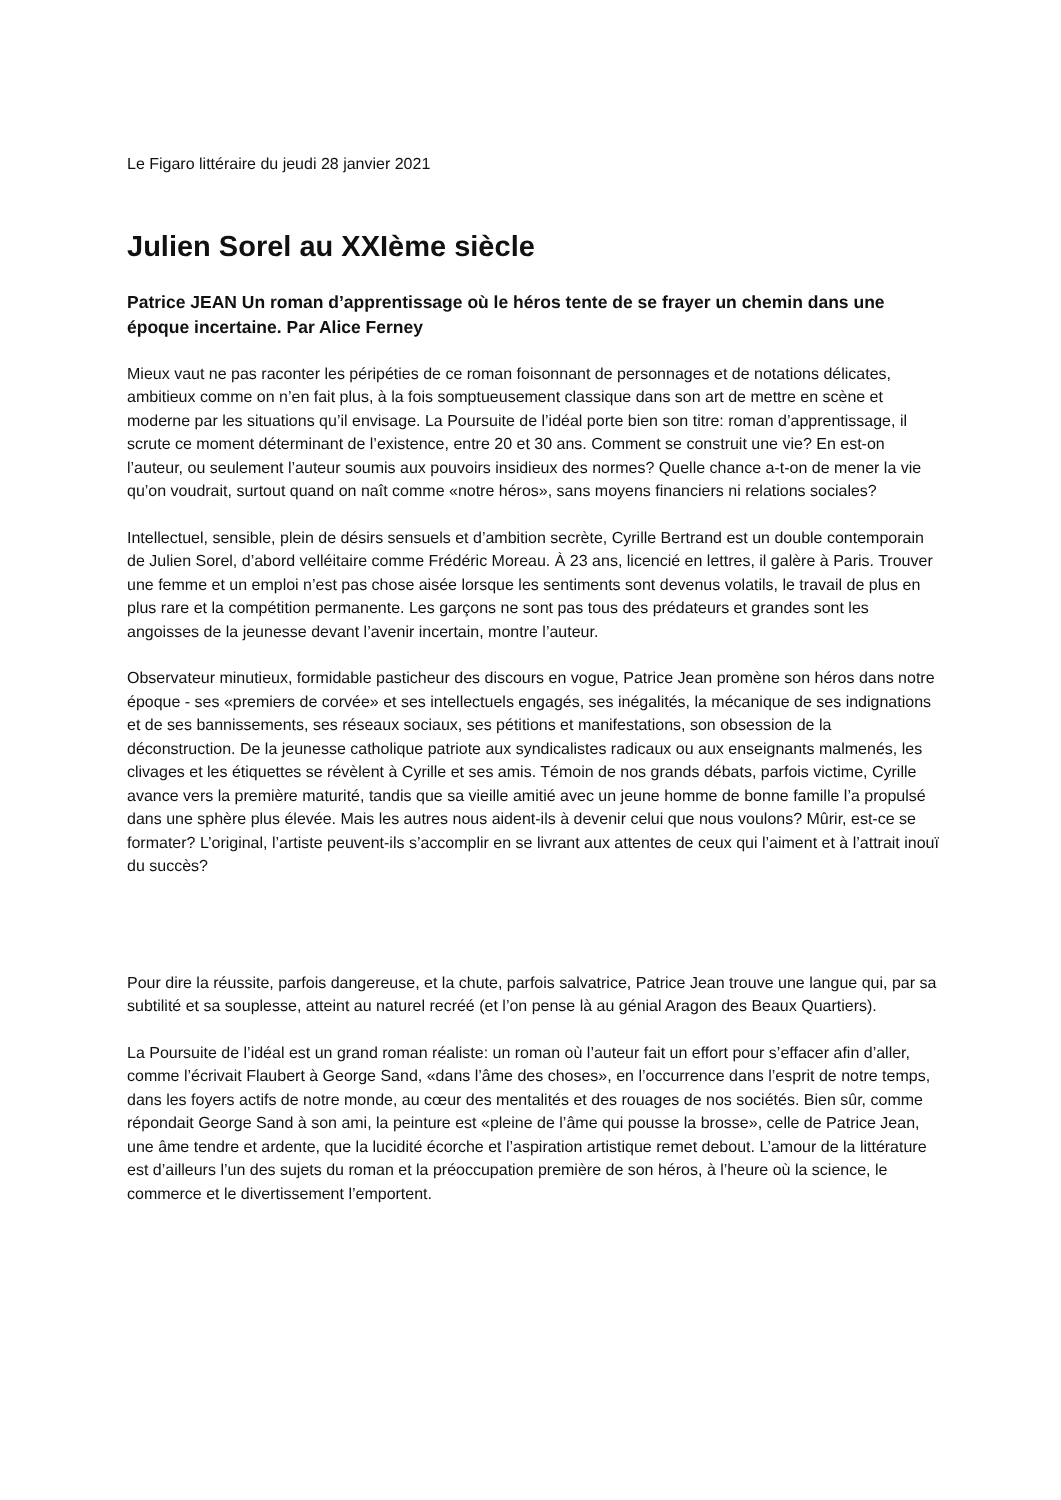Le Figaro littéraire du jeudi 28 janvier 2021
Julien Sorel au XXIème siècle
Patrice JEAN Un roman d’apprentissage où le héros tente de se frayer un chemin dans une époque incertaine. Par Alice Ferney
Mieux vaut ne pas raconter les péripéties de ce roman foisonnant de personnages et de notations délicates, ambitieux comme on n’en fait plus, à la fois somptueusement classique dans son art de mettre en scène et moderne par les situations qu’il envisage. La Poursuite de l’idéal porte bien son titre: roman d’apprentissage, il scrute ce moment déterminant de l’existence, entre 20 et 30 ans. Comment se construit une vie? En est-on l’auteur, ou seulement l’auteur soumis aux pouvoirs insidieux des normes? Quelle chance a-t-on de mener la vie qu’on voudrait, surtout quand on naît comme «notre héros», sans moyens financiers ni relations sociales?
Intellectuel, sensible, plein de désirs sensuels et d’ambition secrète, Cyrille Bertrand est un double contemporain de Julien Sorel, d’abord velléitaire comme Frédéric Moreau. À 23 ans, licencié en lettres, il galère à Paris. Trouver une femme et un emploi n’est pas chose aisée lorsque les sentiments sont devenus volatils, le travail de plus en plus rare et la compétition permanente. Les garçons ne sont pas tous des prédateurs et grandes sont les angoisses de la jeunesse devant l’avenir incertain, montre l’auteur.
Observateur minutieux, formidable pasticheur des discours en vogue, Patrice Jean promène son héros dans notre époque - ses «premiers de corvée» et ses intellectuels engagés, ses inégalités, la mécanique de ses indignations et de ses bannissements, ses réseaux sociaux, ses pétitions et manifestations, son obsession de la déconstruction. De la jeunesse catholique patriote aux syndicalistes radicaux ou aux enseignants malmenés, les clivages et les étiquettes se révèlent à Cyrille et ses amis. Témoin de nos grands débats, parfois victime, Cyrille avance vers la première maturité, tandis que sa vieille amitié avec un jeune homme de bonne famille l’a propulsé dans une sphère plus élevée. Mais les autres nous aident-ils à devenir celui que nous voulons? Mûrir, est-ce se formater? L’original, l’artiste peuvent-ils s’accomplir en se livrant aux attentes de ceux qui l’aiment et à l’attrait inouï du succès?
Pour dire la réussite, parfois dangereuse, et la chute, parfois salvatrice, Patrice Jean trouve une langue qui, par sa subtilité et sa souplesse, atteint au naturel recréé (et l’on pense là au génial Aragon des Beaux Quartiers).
La Poursuite de l’idéal est un grand roman réaliste: un roman où l’auteur fait un effort pour s’effacer afin d’aller, comme l’écrivait Flaubert à George Sand, «dans l’âme des choses», en l’occurrence dans l’esprit de notre temps, dans les foyers actifs de notre monde, au cœur des mentalités et des rouages de nos sociétés. Bien sûr, comme répondait George Sand à son ami, la peinture est «pleine de l’âme qui pousse la brosse», celle de Patrice Jean, une âme tendre et ardente, que la lucidité écorche et l’aspiration artistique remet debout. L’amour de la littérature est d’ailleurs l’un des sujets du roman et la préoccupation première de son héros, à l’heure où la science, le commerce et le divertissement l’emportent.